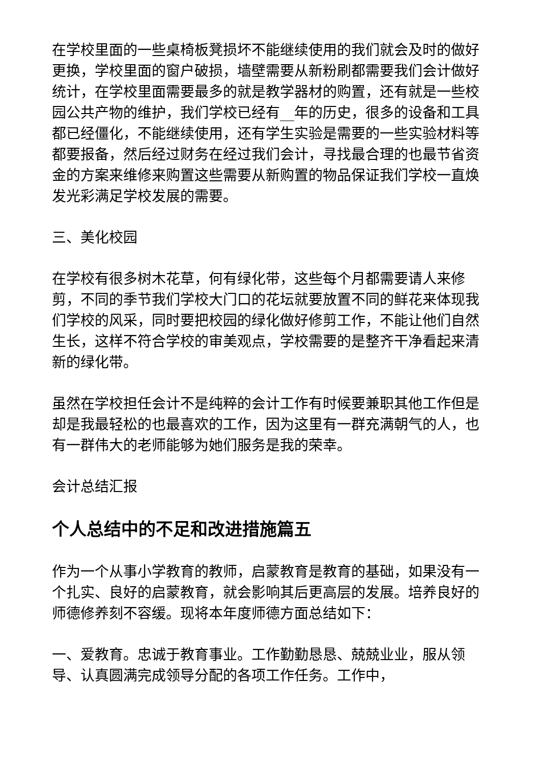在学校里面的一些桌椅板凳损坏不能继续使用的我们就会及时的做好更换，学校里面的窗户破损，墙壁需要从新粉刷都需要我们会计做好统计，在学校里面需要最多的就是教学器材的购置，还有就是一些校园公共产物的维护，我们学校已经有__年的历史，很多的设备和工具都已经僵化，不能继续使用，还有学生实验是需要的一些实验材料等都要报备，然后经过财务在经过我们会计，寻找最合理的也最节省资金的方案来维修来购置这些需要从新购置的物品保证我们学校一直焕发光彩满足学校发展的需要。
三、美化校园
在学校有很多树木花草，何有绿化带，这些每个月都需要请人来修剪，不同的季节我们学校大门口的花坛就要放置不同的鲜花来体现我们学校的风采，同时要把校园的绿化做好修剪工作，不能让他们自然生长，这样不符合学校的审美观点，学校需要的是整齐干净看起来清新的绿化带。
虽然在学校担任会计不是纯粹的会计工作有时候要兼职其他工作但是却是我最轻松的也最喜欢的工作，因为这里有一群充满朝气的人，也有一群伟大的老师能够为她们服务是我的荣幸。
会计总结汇报
个人总结中的不足和改进措施篇五
作为一个从事小学教育的教师，启蒙教育是教育的基础，如果没有一个扎实、良好的启蒙教育，就会影响其后更高层的发展。培养良好的师德修养刻不容缓。现将本年度师德方面总结如下：
一、爱教育。忠诚于教育事业。工作勤勤恳恳、兢兢业业，服从领导、认真圆满完成领导分配的各项工作任务。工作中，